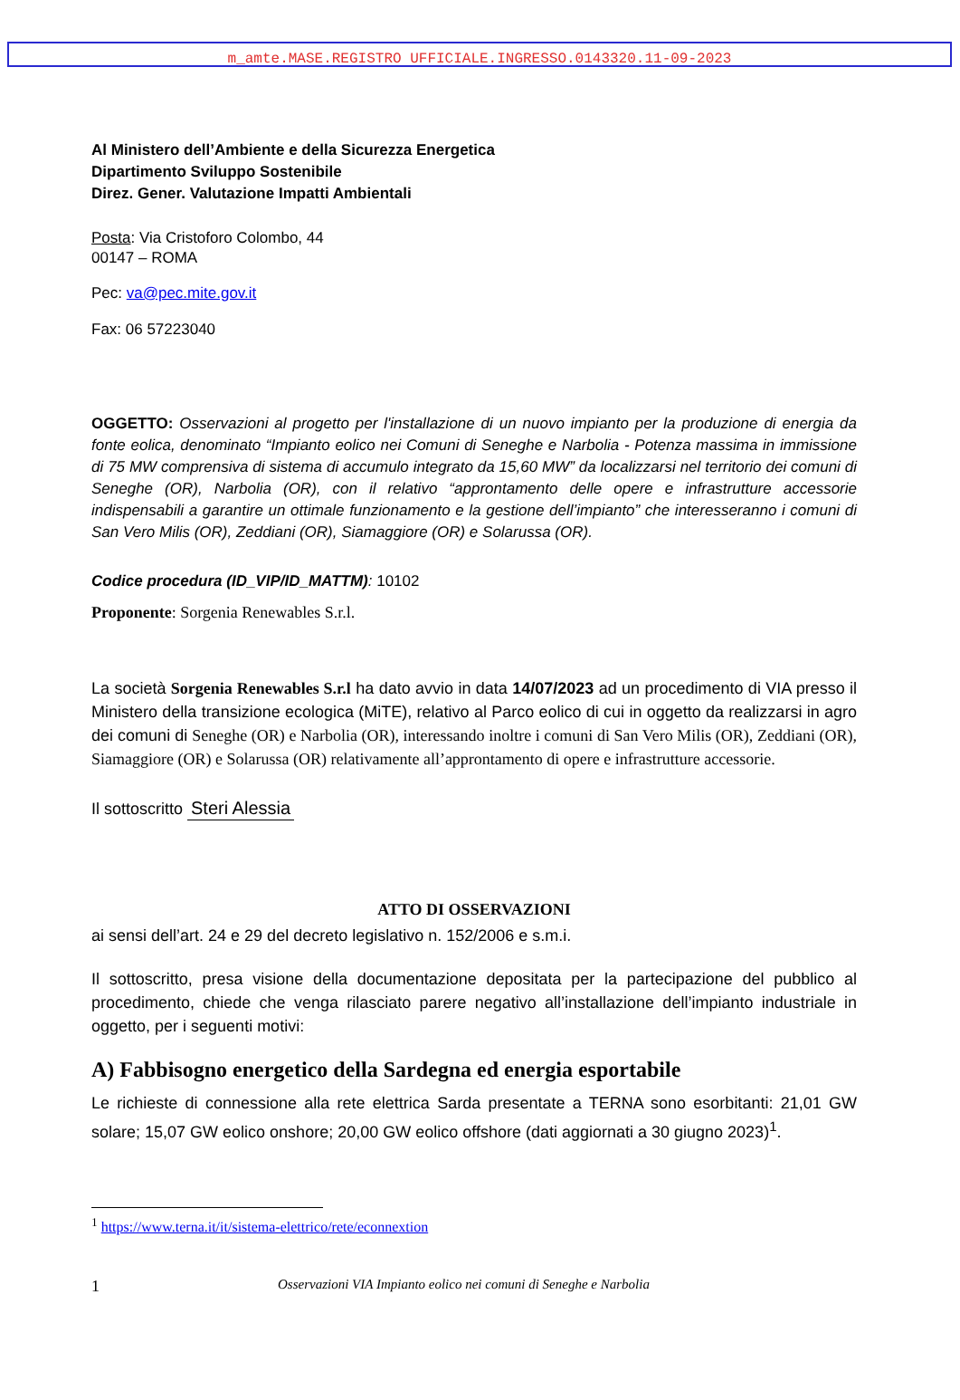m_amte.MASE.REGISTRO UFFICIALE.INGRESSO.0143320.11-09-2023
Al Ministero dell’Ambiente e della Sicurezza Energetica
Dipartimento Sviluppo Sostenibile
Direz. Gener. Valutazione Impatti Ambientali
Posta: Via Cristoforo Colombo, 44
00147 – ROMA
Pec: va@pec.mite.gov.it
Fax: 06 57223040
OGGETTO: Osservazioni al progetto per l'installazione di un nuovo impianto per la produzione di energia da fonte eolica, denominato “Impianto eolico nei Comuni di Seneghe e Narbolia - Potenza massima in immissione di 75 MW comprensiva di sistema di accumulo integrato da 15,60 MW” da localizzarsi nel territorio dei comuni di Seneghe (OR), Narbolia (OR), con il relativo “approntamento delle opere e infrastrutture accessorie indispensabili a garantire un ottimale funzionamento e la gestione dell’impianto” che interesseranno i comuni di San Vero Milis (OR), Zeddiani (OR), Siamaggiore (OR) e Solarussa (OR).
Codice procedura (ID_VIP/ID_MATTM): 10102
Proponente: Sorgenia Renewables S.r.l.
La società Sorgenia Renewables S.r.l ha dato avvio in data 14/07/2023 ad un procedimento di VIA presso il Ministero della transizione ecologica (MiTE), relativo al Parco eolico di cui in oggetto da realizzarsi in agro dei comuni di Seneghe (OR) e Narbolia (OR), interessando inoltre i comuni di San Vero Milis (OR), Zeddiani (OR), Siamaggiore (OR) e Solarussa (OR) relativamente all’approntamento di opere e infrastrutture accessorie.
Il sottoscritto Steri Alessia
ATTO DI OSSERVAZIONI
ai sensi dell’art. 24 e 29 del decreto legislativo n. 152/2006 e s.m.i.
Il sottoscritto, presa visione della documentazione depositata per la partecipazione del pubblico al procedimento, chiede che venga rilasciato parere negativo all’installazione dell’impianto industriale in oggetto, per i seguenti motivi:
A) Fabbisogno energetico della Sardegna ed energia esportabile
Le richieste di connessione alla rete elettrica Sarda presentate a TERNA sono esorbitanti: 21,01 GW solare; 15,07 GW eolico onshore; 20,00 GW eolico offshore (dati aggiornati a 30 giugno 2023)<sup>1</sup>.
<sup>1</sup> https://www.terna.it/it/sistema-elettrico/rete/econnextion
1 Osservazioni VIA Impianto eolico nei comuni di Seneghe e Narbolia